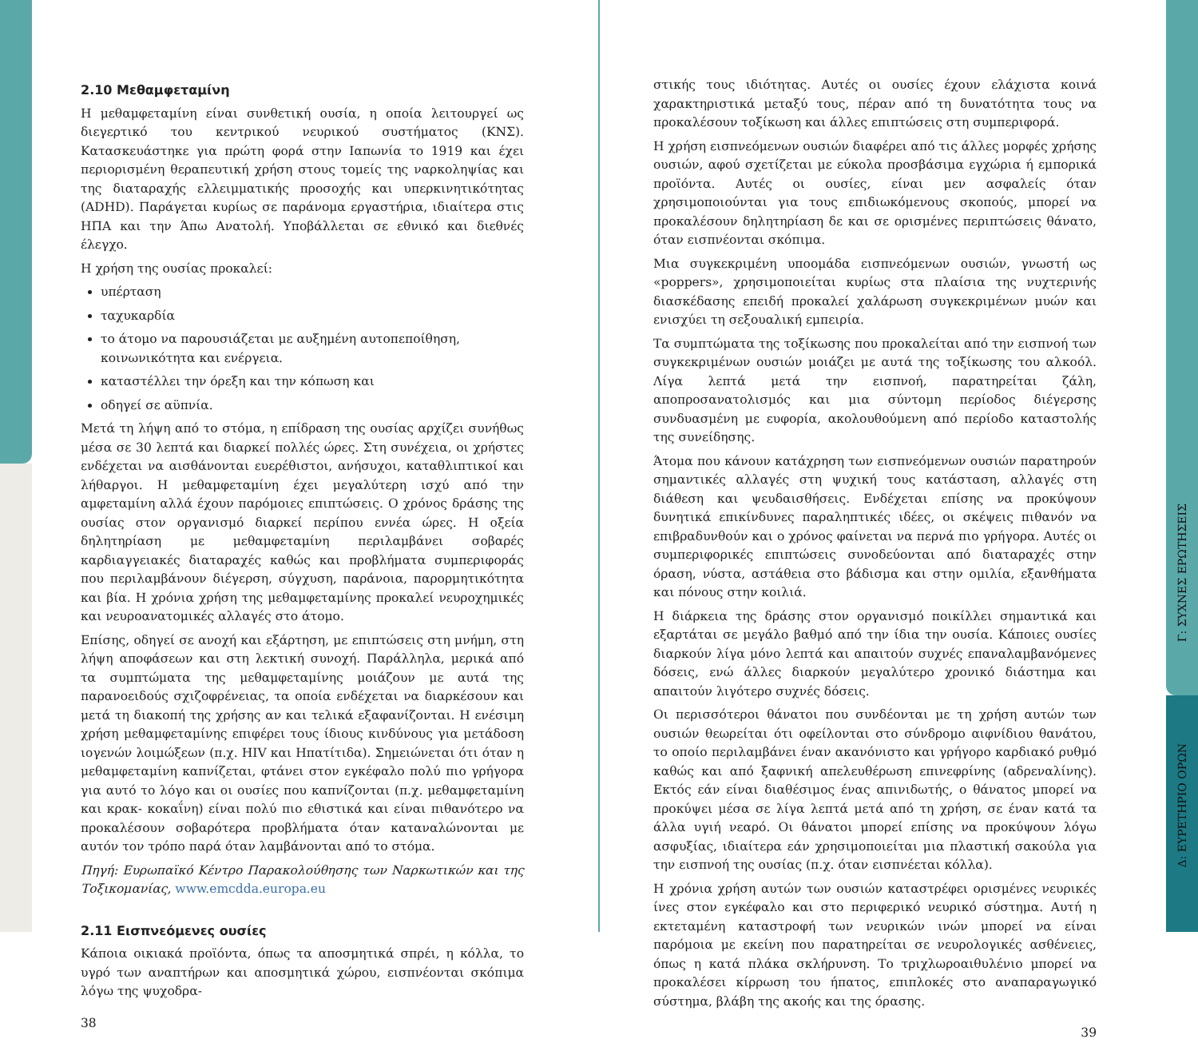2.10 Μεθαμφεταμίνη
Η μεθαμφεταμίνη είναι συνθετική ουσία, η οποία λειτουργεί ως διεγερτικό του κεντρικού νευρικού συστήματος (ΚΝΣ). Κατασκευάστηκε για πρώτη φορά στην Ιαπωνία το 1919 και έχει περιορισμένη θεραπευτική χρήση στους τομείς της ναρκοληψίας και της διαταραχής ελλειμματικής προσοχής και υπερκινητικότητας (ADHD). Παράγεται κυρίως σε παράνομα εργαστήρια, ιδιαίτερα στις ΗΠΑ και την Άπω Ανατολή. Υποβάλλεται σε εθνικό και διεθνές έλεγχο.
Η χρήση της ουσίας προκαλεί:
υπέρταση
ταχυκαρδία
το άτομο να παρουσιάζεται με αυξημένη αυτοπεποίθηση, κοινωνικότητα και ενέργεια.
καταστέλλει την όρεξη και την κόπωση και
οδηγεί σε αϋπνία.
Μετά τη λήψη από το στόμα, η επίδραση της ουσίας αρχίζει συνήθως μέσα σε 30 λεπτά και διαρκεί πολλές ώρες. Στη συνέχεια, οι χρήστες ενδέχεται να αισθάνονται ευερέθιστοι, ανήσυχοι, καταθλιπτικοί και λήθαργοι. Η μεθαμφεταμίνη έχει μεγαλύτερη ισχύ από την αμφεταμίνη αλλά έχουν παρόμοιες επιπτώσεις. Ο χρόνος δράσης της ουσίας στον οργανισμό διαρκεί περίπου εννέα ώρες. Η οξεία δηλητηρίαση με μεθαμφεταμίνη περιλαμβάνει σοβαρές καρδιαγγειακές διαταραχές καθώς και προβλήματα συμπεριφοράς που περιλαμβάνουν διέγερση, σύγχυση, παράνοια, παρορμητικότητα και βία. Η χρόνια χρήση της μεθαμφεταμίνης προκαλεί νευροχημικές και νευροανατομικές αλλαγές στο άτομο.
Επίσης, οδηγεί σε ανοχή και εξάρτηση, με επιπτώσεις στη μνήμη, στη λήψη αποφάσεων και στη λεκτική συνοχή. Παράλληλα, μερικά από τα συμπτώματα της μεθαμφεταμίνης μοιάζουν με αυτά της παρανοειδούς σχιζοφρένειας, τα οποία ενδέχεται να διαρκέσουν και μετά τη διακοπή της χρήσης αν και τελικά εξαφανίζονται. Η ενέσιμη χρήση μεθαμφεταμίνης επιφέρει τους ίδιους κινδύνους για μετάδοση ιογενών λοιμώξεων (π.χ. HIV και Ηπατίτιδα). Σημειώνεται ότι όταν η μεθαμφεταμίνη καπνίζεται, φτάνει στον εγκέφαλο πολύ πιο γρήγορα για αυτό το λόγο και οι ουσίες που καπνίζονται (π.χ. μεθαμφεταμίνη και κρακ- κοκαΐνη) είναι πολύ πιο εθιστικά και είναι πιθανότερο να προκαλέσουν σοβαρότερα προβλήματα όταν καταναλώνονται με αυτόν τον τρόπο παρά όταν λαμβάνονται από το στόμα.
Πηγή: Ευρωπαϊκό Κέντρο Παρακολούθησης των Ναρκωτικών και της Τοξικομανίας, www.emcdda.europa.eu
2.11 Εισπνεόμενες ουσίες
Κάποια οικιακά προϊόντα, όπως τα αποσμητικά σπρέι, η κόλλα, το υγρό των αναπτήρων και αποσμητικά χώρου, εισπνέονται σκόπιμα λόγω της ψυχοδρα-
38
στικής τους ιδιότητας. Αυτές οι ουσίες έχουν ελάχιστα κοινά χαρακτηριστικά μεταξύ τους, πέραν από τη δυνατότητα τους να προκαλέσουν τοξίκωση και άλλες επιπτώσεις στη συμπεριφορά.
Η χρήση εισπνεόμενων ουσιών διαφέρει από τις άλλες μορφές χρήσης ουσιών, αφού σχετίζεται με εύκολα προσβάσιμα εγχώρια ή εμπορικά προϊόντα. Αυτές οι ουσίες, είναι μεν ασφαλείς όταν χρησιμοποιούνται για τους επιδιωκόμενους σκοπούς, μπορεί να προκαλέσουν δηλητηρίαση δε και σε ορισμένες περιπτώσεις θάνατο, όταν εισπνέονται σκόπιμα.
Μια συγκεκριμένη υποομάδα εισπνεόμενων ουσιών, γνωστή ως «poppers», χρησιμοποιείται κυρίως στα πλαίσια της νυχτερινής διασκέδασης επειδή προκαλεί χαλάρωση συγκεκριμένων μυών και ενισχύει τη σεξουαλική εμπειρία.
Τα συμπτώματα της τοξίκωσης που προκαλείται από την εισπνοή των συγκεκριμένων ουσιών μοιάζει με αυτά της τοξίκωσης του αλκοόλ. Λίγα λεπτά μετά την εισπνοή, παρατηρείται ζάλη, αποπροσανατολισμός και μια σύντομη περίοδος διέγερσης συνδυασμένη με ευφορία, ακολουθούμενη από περίοδο καταστολής της συνείδησης.
Άτομα που κάνουν κατάχρηση των εισπνεόμενων ουσιών παρατηρούν σημαντικές αλλαγές στη ψυχική τους κατάσταση, αλλαγές στη διάθεση και ψευδαισθήσεις. Ενδέχεται επίσης να προκύψουν δυνητικά επικίνδυνες παραληπτικές ιδέες, οι σκέψεις πιθανόν να επιβραδυνθούν και ο χρόνος φαίνεται να περνά πιο γρήγορα. Αυτές οι συμπεριφορικές επιπτώσεις συνοδεύονται από διαταραχές στην όραση, νύστα, αστάθεια στο βάδισμα και στην ομιλία, εξανθήματα και πόνους στην κοιλιά.
Η διάρκεια της δράσης στον οργανισμό ποικίλλει σημαντικά και εξαρτάται σε μεγάλο βαθμό από την ίδια την ουσία. Κάποιες ουσίες διαρκούν λίγα μόνο λεπτά και απαιτούν συχνές επαναλαμβανόμενες δόσεις, ενώ άλλες διαρκούν μεγαλύτερο χρονικό διάστημα και απαιτούν λιγότερο συχνές δόσεις.
Οι περισσότεροι θάνατοι που συνδέονται με τη χρήση αυτών των ουσιών θεωρείται ότι οφείλονται στο σύνδρομο αιφνίδιου θανάτου, το οποίο περιλαμβάνει έναν ακανόνιστο και γρήγορο καρδιακό ρυθμό καθώς και από ξαφνική απελευθέρωση επινεφρίνης (αδρεναλίνης). Εκτός εάν είναι διαθέσιμος ένας απινιδωτής, ο θάνατος μπορεί να προκύψει μέσα σε λίγα λεπτά μετά από τη χρήση, σε έναν κατά τα άλλα υγιή νεαρό. Οι θάνατοι μπορεί επίσης να προκύψουν λόγω ασφυξίας, ιδιαίτερα εάν χρησιμοποιείται μια πλαστική σακούλα για την εισπνοή της ουσίας (π.χ. όταν εισπνέεται κόλλα).
Η χρόνια χρήση αυτών των ουσιών καταστρέφει ορισμένες νευρικές ίνες στον εγκέφαλο και στο περιφερικό νευρικό σύστημα. Αυτή η εκτεταμένη καταστροφή των νευρικών ινών μπορεί να είναι παρόμοια με εκείνη που παρατηρείται σε νευρολογικές ασθένειες, όπως η κατά πλάκα σκλήρυνση. Το τριχλωροαιθυλένιο μπορεί να προκαλέσει κίρρωση του ήπατος, επιπλοκές στο αναπαραγωγικό σύστημα, βλάβη της ακοής και της όρασης.
39
Γ: ΣΥΧΝΕΣ ΕΡΩΤΗΣΕΙΣ
Δ: ΕΥΡΕΤΗΡΙΟ ΟΡΩΝ